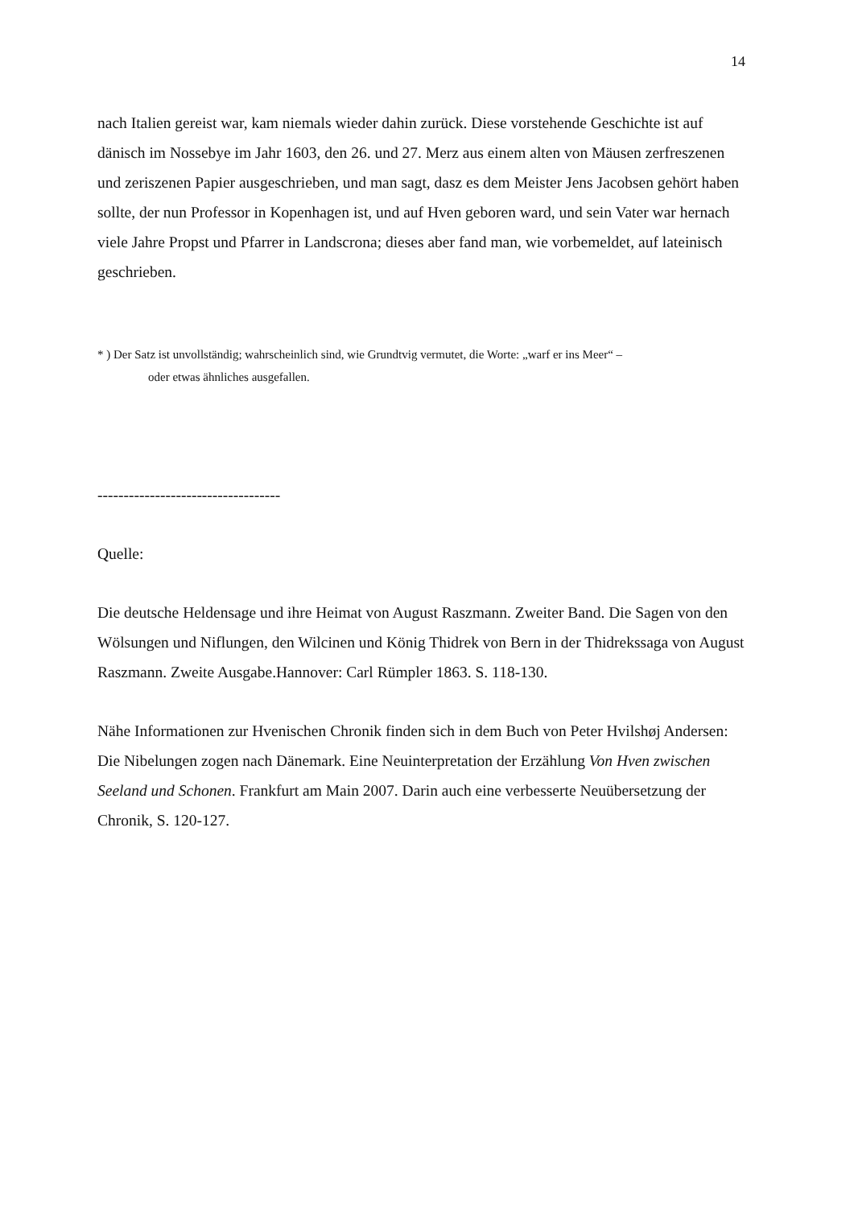14
nach Italien gereist war, kam niemals wieder dahin zurück. Diese vorstehende Geschichte ist auf dänisch im Nossebye im Jahr 1603, den 26. und 27. Merz aus einem alten von Mäusen zerfreszenen und zeriszenen Papier ausgeschrieben, und man sagt, dasz es dem Meister Jens Jacobsen gehört haben sollte, der nun Professor in Kopenhagen ist, und auf Hven geboren ward, und sein Vater war hernach viele Jahre Propst und Pfarrer in Landscrona; dieses aber fand man, wie vorbemeldet, auf lateinisch geschrieben.
* ) Der Satz ist unvollständig; wahrscheinlich sind, wie Grundtvig vermutet, die Worte: „warf er ins Meer“ –
oder etwas ähnliches ausgefallen.
-----------------------------------
Quelle:
Die deutsche Heldensage und ihre Heimat von August Raszmann. Zweiter Band. Die Sagen von den Wölsungen und Niflungen, den Wilcinen und König Thidrek von Bern in der Thidrekssaga von August Raszmann. Zweite Ausgabe.Hannover: Carl Rümpler 1863. S. 118-130.
Nähe Informationen zur Hvenischen Chronik finden sich in dem Buch von Peter Hvilshøj Andersen: Die Nibelungen zogen nach Dänemark. Eine Neuinterpretation der Erzählung Von Hven zwischen Seeland und Schonen. Frankfurt am Main 2007. Darin auch eine verbesserte Neuübersetzung der Chronik, S. 120-127.